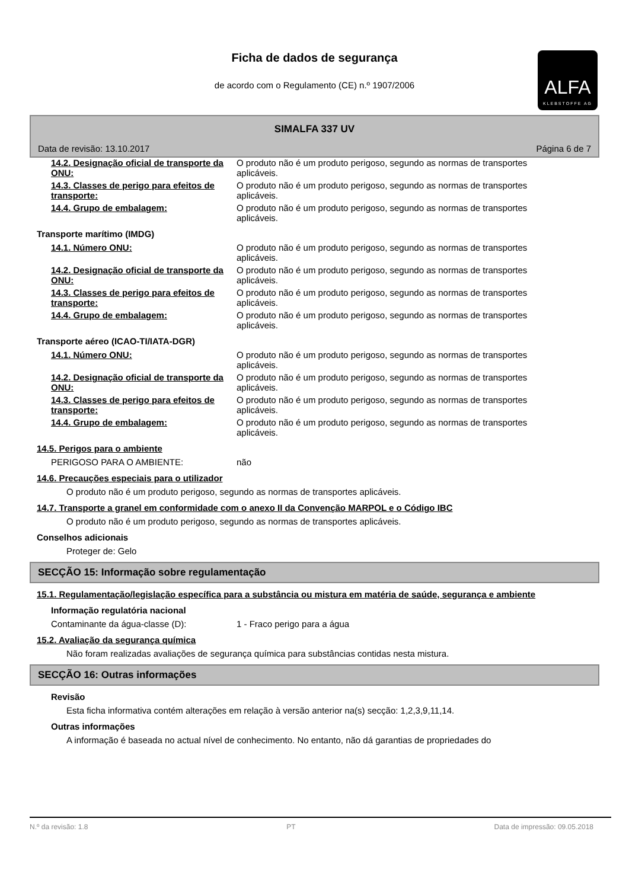Ficha de dados de segurança
de acordo com o Regulamento (CE) n.º 1907/2006
ALFA
KLEBSTOFFE AG
SIMALFA 337 UV
Data de revisão: 13.10.2017 Página 6 de 7
14.2. Designação oficial de transporte da ONU:
O produto não é um produto perigoso, segundo as normas de transportes aplicáveis.
14.3. Classes de perigo para efeitos de transporte:
O produto não é um produto perigoso, segundo as normas de transportes aplicáveis.
14.4. Grupo de embalagem: O produto não é um produto perigoso, segundo as normas de transportes aplicáveis.
Transporte marítimo (IMDG)
14.1. Número ONU: O produto não é um produto perigoso, segundo as normas de transportes aplicáveis.
14.2. Designação oficial de transporte da ONU:
O produto não é um produto perigoso, segundo as normas de transportes aplicáveis.
14.3. Classes de perigo para efeitos de transporte:
O produto não é um produto perigoso, segundo as normas de transportes aplicáveis.
14.4. Grupo de embalagem: O produto não é um produto perigoso, segundo as normas de transportes aplicáveis.
Transporte aéreo (ICAO-TI/IATA-DGR)
14.1. Número ONU: O produto não é um produto perigoso, segundo as normas de transportes aplicáveis.
14.2. Designação oficial de transporte da ONU:
O produto não é um produto perigoso, segundo as normas de transportes aplicáveis.
14.3. Classes de perigo para efeitos de transporte:
O produto não é um produto perigoso, segundo as normas de transportes aplicáveis.
14.4. Grupo de embalagem: O produto não é um produto perigoso, segundo as normas de transportes aplicáveis.
14.5. Perigos para o ambiente
PERIGOSO PARA O AMBIENTE: não
14.6. Precauções especiais para o utilizador
O produto não é um produto perigoso, segundo as normas de transportes aplicáveis.
14.7. Transporte a granel em conformidade com o anexo II da Convenção MARPOL e o Código IBC
O produto não é um produto perigoso, segundo as normas de transportes aplicáveis.
Conselhos adicionais
Proteger de: Gelo
SECÇÃO 15: Informação sobre regulamentação
15.1. Regulamentação/legislação específica para a substância ou mistura em matéria de saúde, segurança e ambiente
Informação regulatória nacional
Contaminante da água-classe (D): 1 - Fraco perigo para a água
15.2. Avaliação da segurança química
Não foram realizadas avaliações de segurança química para substâncias contidas nesta mistura.
SECÇÃO 16: Outras informações
Revisão
Esta ficha informativa contém alterações em relação à versão anterior na(s) secção: 1,2,3,9,11,14.
Outras informações
A informação é baseada no actual nível de conhecimento. No entanto, não dá garantias de propriedades do
N.º da revisão: 1.8 PT Data de impressão: 09.05.2018